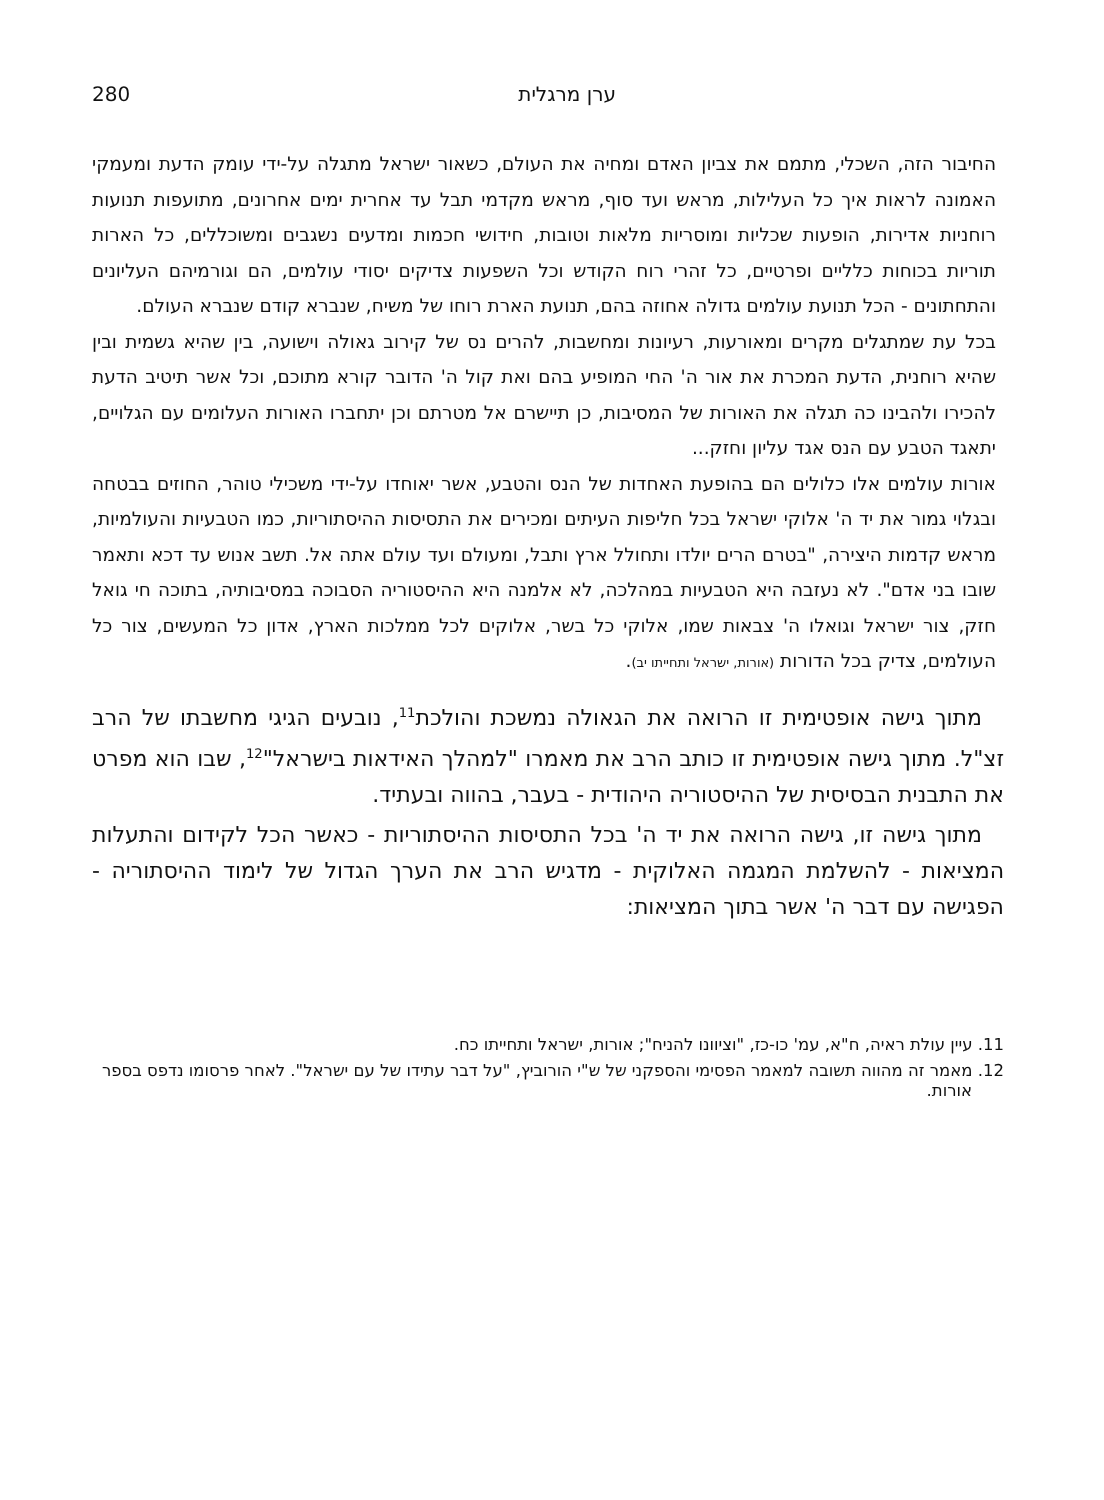ערן מרגלית 280
החיבור הזה, השכלי, מתמם את צביון האדם ומחיה את העולם, כשאור ישראל מתגלה על-ידי עומק הדעת ומעמקי האמונה לראות איך כל העלילות, מראש ועד סוף, מראש מקדמי תבל עד אחרית ימים אחרונים, מתועפות תנועות רוחניות אדירות, הופעות שכליות ומוסריות מלאות וטובות, חידושי חכמות ומדעים נשגבים ומשוכללים, כל הארות תוריות בכוחות כלליים ופרטיים, כל זהרי רוח הקודש וכל השפעות צדיקים יסודי עולמים, הם וגורמיהם העליונים והתחתונים - הכל תנועת עולמים גדולה אחוזה בהם, תנועת הארת רוחו של משיח, שנברא קודם שנברא העולם.
בכל עת שמתגלים מקרים ומאורעות, רעיונות ומחשבות, להרים נס של קירוב גאולה וישועה, בין שהיא גשמית ובין שהיא רוחנית, הדעת המכרת את אור ה' החי המופיע בהם ואת קול ה' הדובר קורא מתוכם, וכל אשר תיטיב הדעת להכירו ולהבינו כה תגלה את האורות של המסיבות, כן תיישרם אל מטרתם וכן יתחברו האורות העלומים עם הגלויים, יתאגד הטבע עם הנס אגד עליון וחזק...
אורות עולמים אלו כלולים הם בהופעת האחדות של הנס והטבע, אשר יאוחדו על-ידי משכילי טוהר, החוזים בבטחה ובגלוי גמור את יד ה' אלוקי ישראל בכל חליפות העיתים ומכירים את התסיסות ההיסתוריות, כמו הטבעיות והעולמיות, מראש קדמות היצירה, "בטרם הרים יולדו ותחולל ארץ ותבל, ומעולם ועד עולם אתה אל. תשב אנוש עד דכא ותאמר שובו בני אדם". לא נעזבה היא הטבעיות במהלכה, לא אלמנה היא ההיסטוריה הסבוכה במסיבותיה, בתוכה חי גואל חזק, צור ישראל וגואלו ה' צבאות שמו, אלוקי כל בשר, אלוקים לכל ממלכות הארץ, אדון כל המעשים, צור כל העולמים, צדיק בכל הדורות (אורות, ישראל ותחייתו יב).
מתוך גישה אופטימית זו הרואה את הגאולה נמשכת והולכת<sup>11</sup>, נובעים הגיגי מחשבתו של הרב זצ"ל. מתוך גישה אופטימית זו כותב הרב את מאמרו "למהלך האידאות בישראל"<sup>12</sup>, שבו הוא מפרט את התבנית הבסיסית של ההיסטוריה היהודית - בעבר, בהווה ובעתיד.
מתוך גישה זו, גישה הרואה את יד ה' בכל התסיסות ההיסתוריות - כאשר הכל לקידום והתעלות המציאות - להשלמת המגמה האלוקית - מדגיש הרב את הערך הגדול של לימוד ההיסתוריה - הפגישה עם דבר ה' אשר בתוך המציאות:
11. עיין עולת ראיה, ח"א, עמ' כו-כז, "וציוונו להניח"; אורות, ישראל ותחייתו כח.
12. מאמר זה מהווה תשובה למאמר הפסימי והספקני של ש"י הורוביץ, "על דבר עתידו של עם ישראל". לאחר פרסומו נדפס בספר אורות.